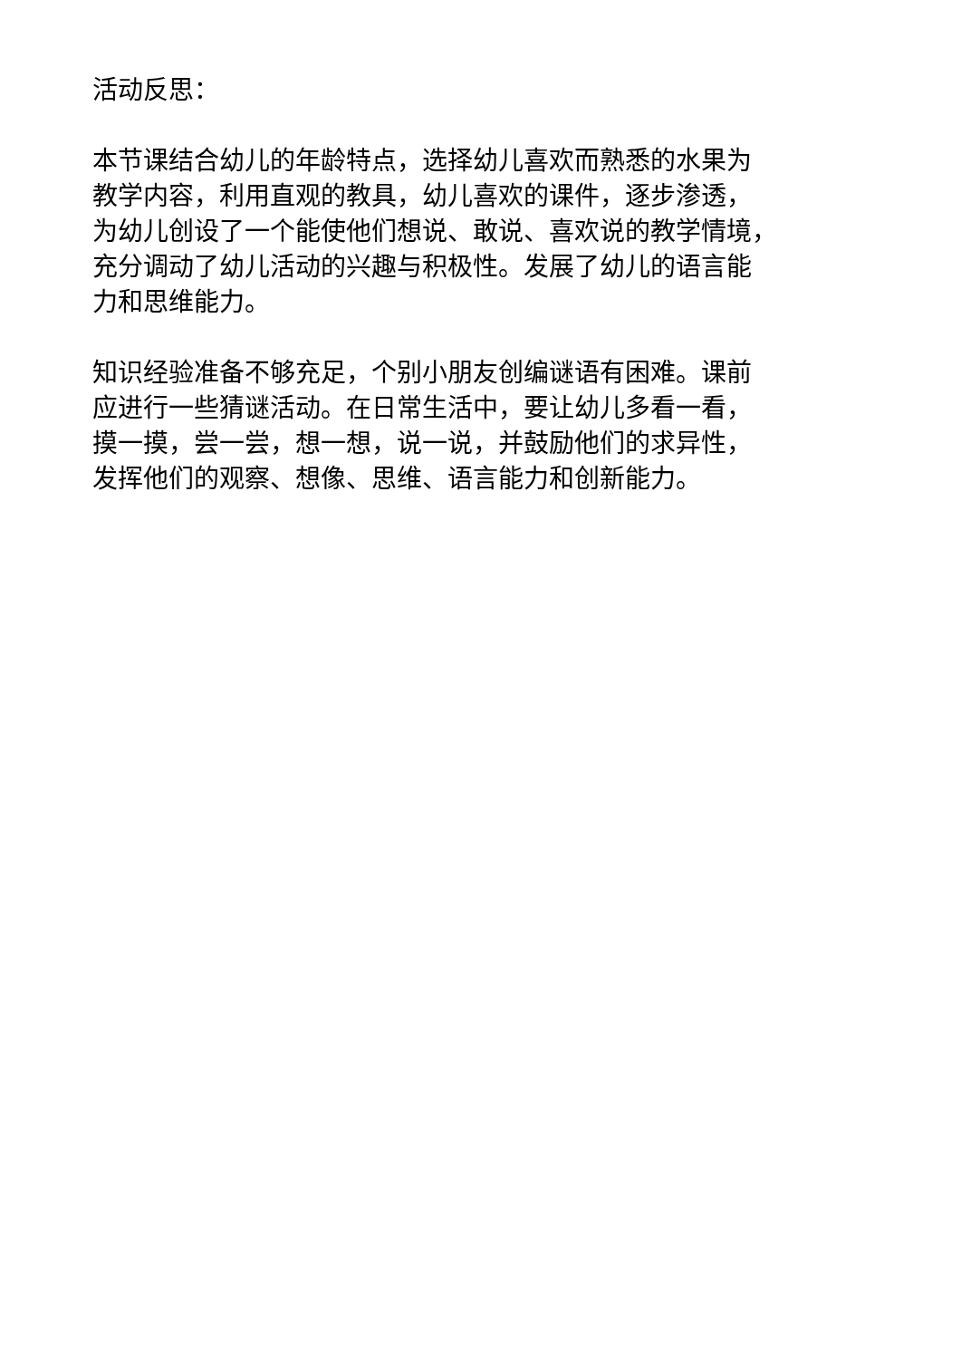活动反思：
本节课结合幼儿的年龄特点，选择幼儿喜欢而熟悉的水果为
教学内容，利用直观的教具，幼儿喜欢的课件，逐步渗透，
为幼儿创设了一个能使他们想说、敢说、喜欢说的教学情境，
充分调动了幼儿活动的兴趣与积极性。发展了幼儿的语言能
力和思维能力。
知识经验准备不够充足，个别小朋友创编谜语有困难。课前
应进行一些猜谜活动。在日常生活中，要让幼儿多看一看，
摸一摸，尝一尝，想一想，说一说，并鼓励他们的求异性，
发挥他们的观察、想像、思维、语言能力和创新能力。